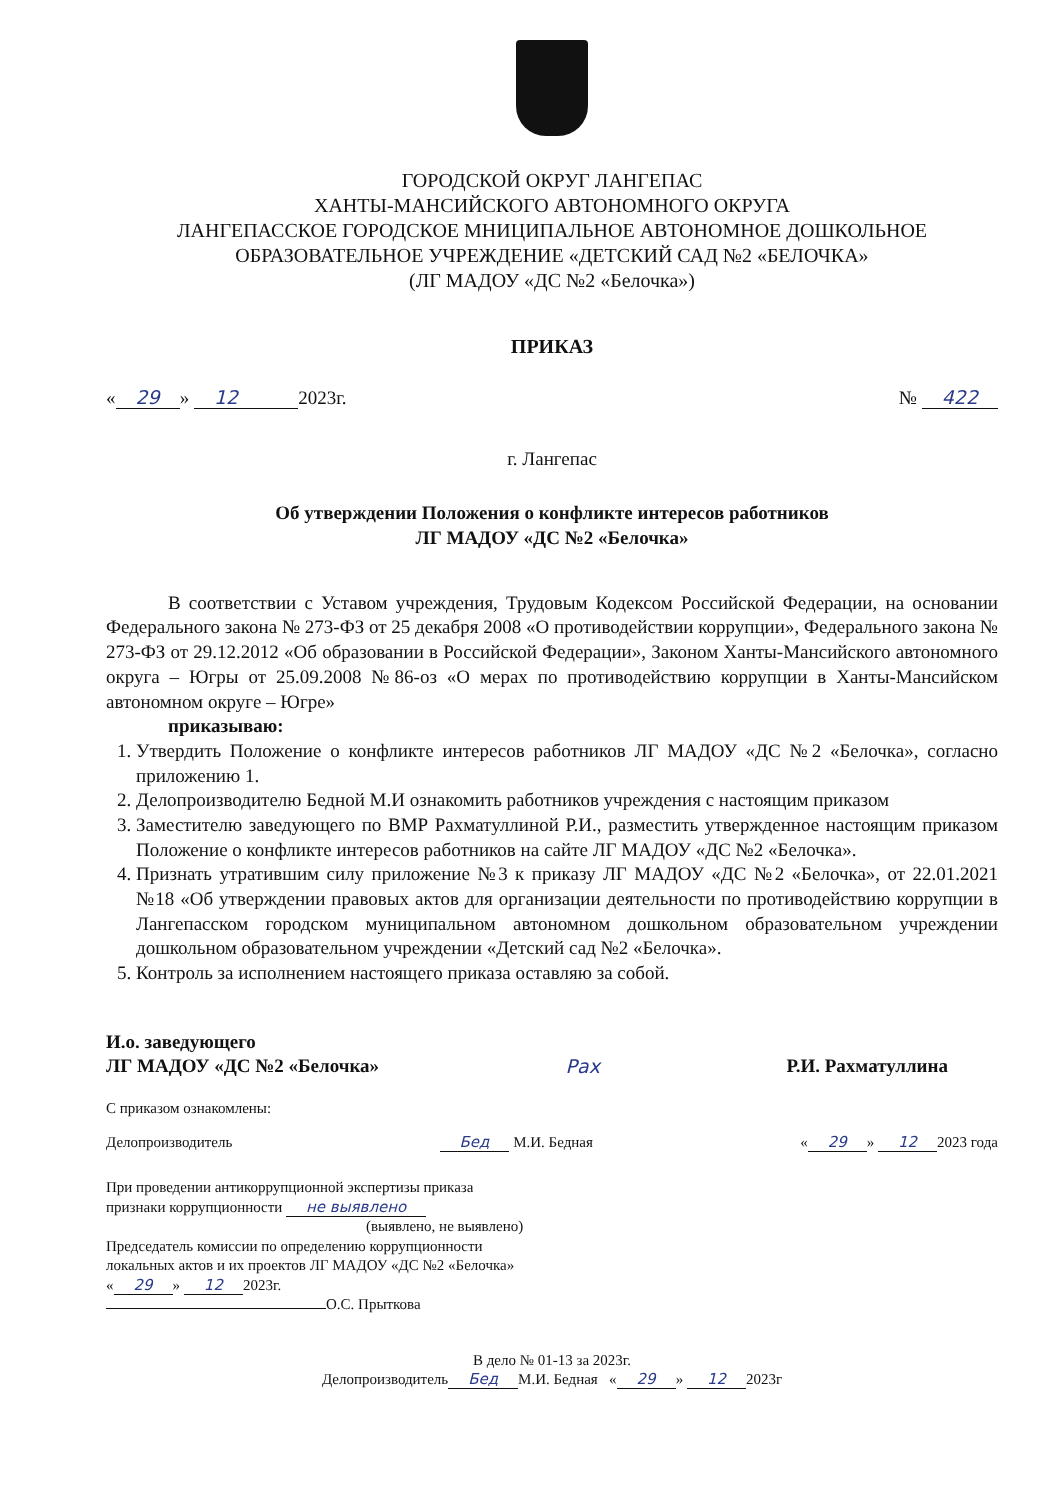ГОРОДСКОЙ ОКРУГ ЛАНГЕПАС
ХАНТЫ-МАНСИЙСКОГО АВТОНОМНОГО ОКРУГА
ЛАНГЕПАССКОЕ ГОРОДСКОЕ МНИЦИПАЛЬНОЕ АВТОНОМНОЕ ДОШКОЛЬНОЕ
ОБРАЗОВАТЕЛЬНОЕ УЧРЕЖДЕНИЕ «ДЕТСКИЙ САД №2 «БЕЛОЧКА»
(ЛГ МАДОУ «ДС №2 «Белочка»)
ПРИКАЗ
« 29 » 12 2023г. № 422
г. Лангепас
Об утверждении Положения о конфликте интересов работников
ЛГ МАДОУ «ДС №2 «Белочка»
В соответствии с Уставом учреждения, Трудовым Кодексом Российской Федерации, на основании Федерального закона № 273-ФЗ от 25 декабря 2008 «О противодействии коррупции», Федерального закона № 273-ФЗ от 29.12.2012 «Об образовании в Российской Федерации», Законом Ханты-Мансийского автономного округа – Югры от 25.09.2008 №86-оз «О мерах по противодействию коррупции в Ханты-Мансийском автономном округе – Югре»
приказываю:
1. Утвердить Положение о конфликте интересов работников ЛГ МАДОУ «ДС №2 «Белочка», согласно приложению 1.
2. Делопроизводителю Бедной М.И ознакомить работников учреждения с настоящим приказом
3. Заместителю заведующего по ВМР Рахматуллиной Р.И., разместить утвержденное настоящим приказом Положение о конфликте интересов работников на сайте ЛГ МАДОУ «ДС №2 «Белочка».
4. Признать утратившим силу приложение №3 к приказу ЛГ МАДОУ «ДС №2 «Белочка», от 22.01.2021 №18 «Об утверждении правовых актов для организации деятельности по противодействию коррупции в Лангепасском городском муниципальном автономном дошкольном образовательном учреждении дошкольном образовательном учреждении «Детский сад №2 «Белочка».
5. Контроль за исполнением настоящего приказа оставляю за собой.
И.о. заведующего
ЛГ МАДОУ «ДС №2 «Белочка» Рах Р.И. Рахматуллина
С приказом ознакомлены:
Делопроизводитель Бед М.И. Бедная « 29 » 12 2023 года
При проведении антикоррупционной экспертизы приказа
признаки коррупционности не выявлено
(выявлено, не выявлено)
Председатель комиссии по определению коррупционности
локальных актов и их проектов ЛГ МАДОУ «ДС №2 «Белочка»
« 29 » 12 2023г.
О.С. Прыткова
В дело № 01-13 за 2023г.
Делопроизводитель Бед М.И. Бедная « 29 » 12 2023г